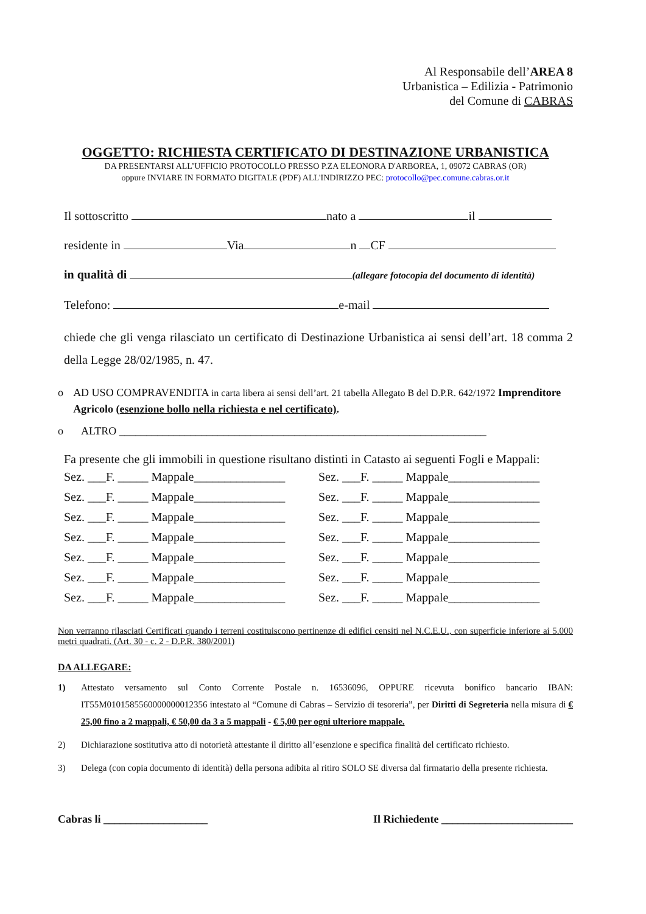Al Responsabile dell’AREA 8
Urbanistica – Edilizia - Patrimonio
del Comune di CABRAS
OGGETTO: RICHIESTA CERTIFICATO DI DESTINAZIONE URBANISTICA
DA PRESENTARSI ALL’UFFICIO PROTOCOLLO PRESSO P.ZA ELEONORA D'ARBOREA, 1, 09072 CABRAS (OR)
oppure INVIARE IN FORMATO DIGITALE (PDF) ALL'INDIRIZZO PEC: protocollo@pec.comune.cabras.or.it
Il sottoscritto nato a il
residente in Via n CF
in qualità di (allegare fotocopia del documento di identità)
Telefono: e-mail
chiede che gli venga rilasciato un certificato di Destinazione Urbanistica ai sensi dell’art. 18 comma 2 della Legge 28/02/1985, n. 47.
o AD USO COMPRAVENDITA in carta libera ai sensi dell’art. 21 tabella Allegato B del D.P.R. 642/1972 Imprenditore Agricolo (esenzione bollo nella richiesta e nel certificato).
o ALTRO ___________________________________________________________________
Fa presente che gli immobili in questione risultano distinti in Catasto ai seguenti Fogli e Mappali:
Sez. ___F. _____ Mappale_______________
Sez. ___F. _____ Mappale_______________
Sez. ___F. _____ Mappale_______________
Sez. ___F. _____ Mappale_______________
Sez. ___F. _____ Mappale_______________
Sez. ___F. _____ Mappale_______________
Sez. ___F. _____ Mappale_______________
Sez. ___F. _____ Mappale_______________
Sez. ___F. _____ Mappale_______________
Sez. ___F. _____ Mappale_______________
Sez. ___F. _____ Mappale_______________
Sez. ___F. _____ Mappale_______________
Sez. ___F. _____ Mappale_______________
Sez. ___F. _____ Mappale_______________
Non verranno rilasciati Certificati quando i terreni costituiscono pertinenze di edifici censiti nel N.C.E.U., con superficie inferiore ai 5.000 metri quadrati. (Art. 30 - c. 2 - D.P.R. 380/2001)
DA ALLEGARE:
1) Attestato versamento sul Conto Corrente Postale n. 16536096, OPPURE ricevuta bonifico bancario IBAN: IT55M0101585560000000012356 intestato al “Comune di Cabras – Servizio di tesoreria”, per Diritti di Segreteria nella misura di € 25,00 fino a 2 mappali, € 50,00 da 3 a 5 mappali - € 5,00 per ogni ulteriore mappale.
2) Dichiarazione sostitutiva atto di notorietà attestante il diritto all’esenzione e specifica finalità del certificato richiesto.
3) Delega (con copia documento di identità) della persona adibita al ritiro SOLO SE diversa dal firmatario della presente richiesta.
Cabras li ___________________ Il Richiedente ________________________